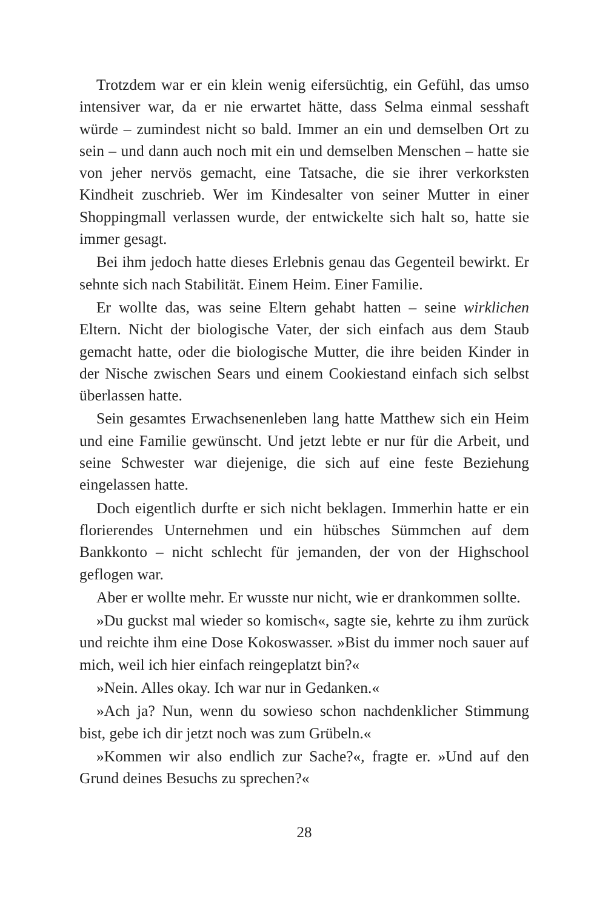Trotzdem war er ein klein wenig eifersüchtig, ein Gefühl, das umso intensiver war, da er nie erwartet hätte, dass Selma einmal sesshaft würde – zumindest nicht so bald. Immer an ein und demselben Ort zu sein – und dann auch noch mit ein und demselben Menschen – hatte sie von jeher nervös gemacht, eine Tatsache, die sie ihrer verkorksten Kindheit zuschrieb. Wer im Kindesalter von seiner Mutter in einer Shoppingmall verlassen wurde, der entwickelte sich halt so, hatte sie immer gesagt.
Bei ihm jedoch hatte dieses Erlebnis genau das Gegenteil bewirkt. Er sehnte sich nach Stabilität. Einem Heim. Einer Familie.
Er wollte das, was seine Eltern gehabt hatten – seine wirklichen Eltern. Nicht der biologische Vater, der sich einfach aus dem Staub gemacht hatte, oder die biologische Mutter, die ihre beiden Kinder in der Nische zwischen Sears und einem Cookiestand einfach sich selbst überlassen hatte.
Sein gesamtes Erwachsenenleben lang hatte Matthew sich ein Heim und eine Familie gewünscht. Und jetzt lebte er nur für die Arbeit, und seine Schwester war diejenige, die sich auf eine feste Beziehung eingelassen hatte.
Doch eigentlich durfte er sich nicht beklagen. Immerhin hatte er ein florierendes Unternehmen und ein hübsches Sümmchen auf dem Bankkonto – nicht schlecht für jemanden, der von der Highschool geflogen war.
Aber er wollte mehr. Er wusste nur nicht, wie er drankommen sollte.
»Du guckst mal wieder so komisch«, sagte sie, kehrte zu ihm zurück und reichte ihm eine Dose Kokoswasser. »Bist du immer noch sauer auf mich, weil ich hier einfach reingeplatzt bin?«
»Nein. Alles okay. Ich war nur in Gedanken.«
»Ach ja? Nun, wenn du sowieso schon nachdenklicher Stimmung bist, gebe ich dir jetzt noch was zum Grübeln.«
»Kommen wir also endlich zur Sache?«, fragte er. »Und auf den Grund deines Besuchs zu sprechen?«
28